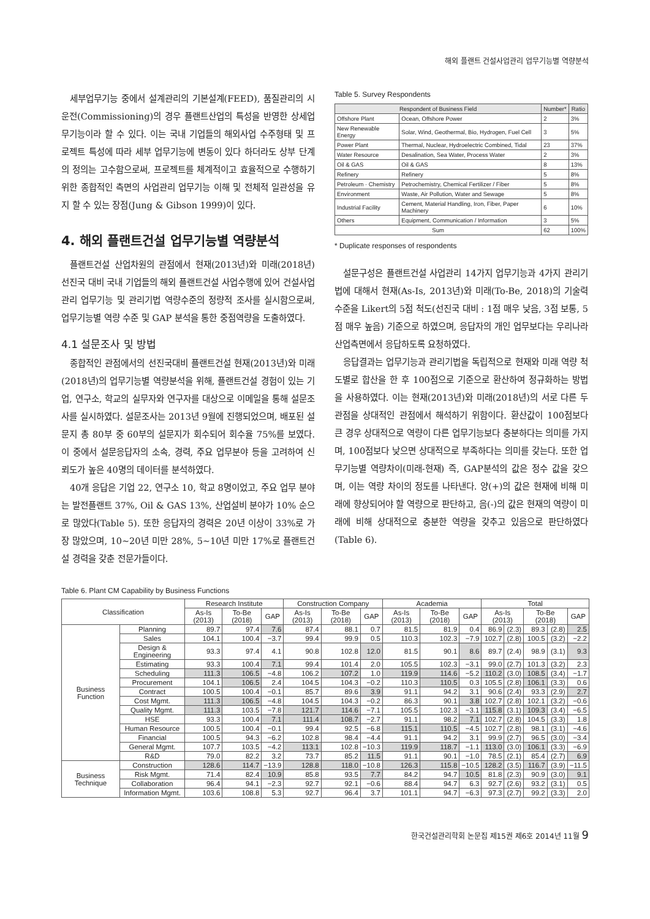해외 플랜트 건설사업관리 업무기능별 역량분석
세부업무기능 중에서 설계관리의 기본설계(FEED), 품질관리의 시운전(Commissioning)의 경우 플랜트산업의 특성을 반영한 상세업무기능이라 할 수 있다. 이는 국내 기업들의 해외사업 수주형태 및 프로젝트 특성에 따라 세부 업무기능에 변동이 있다 하더라도 상부 단계의 정의는 고수함으로써, 프로젝트를 체계적이고 효율적으로 수행하기 위한 종합적인 측면의 사업관리 업무기능 이해 및 전체적 일관성을 유지 할 수 있는 장점(Jung & Gibson 1999)이 있다.
4. 해외 플랜트건설 업무기능별 역량분석
플랜트건설 산업차원의 관점에서 현재(2013년)와 미래(2018년) 선진국 대비 국내 기업들의 해외 플랜트건설 사업수행에 있어 건설사업관리 업무기능 및 관리기법 역량수준의 정량적 조사를 실시함으로써, 업무기능별 역량 수준 및 GAP 분석을 통한 중점역량을 도출하였다.
4.1 설문조사 및 방법
종합적인 관점에서의 선진국대비 플랜트건설 현재(2013년)와 미래(2018년)의 업무기능별 역량분석을 위해, 플랜트건설 경험이 있는 기업, 연구소, 학교의 실무자와 연구자를 대상으로 이메일을 통해 설문조사를 실시하였다. 설문조사는 2013년 9월에 진행되었으며, 배포된 설문지 총 80부 중 60부의 설문지가 회수되어 회수율 75%를 보였다. 이 중에서 설문응답자의 소속, 경력, 주요 업무분야 등을 고려하여 신뢰도가 높은 40명의 데이터를 분석하였다.
40개 응답은 기업 22, 연구소 10, 학교 8명이었고, 주요 업무 분야는 발전플랜트 37%, Oil & GAS 13%, 산업설비 분야가 10% 순으로 많았다(Table 5). 또한 응답자의 경력은 20년 이상이 33%로 가장 많았으며, 10~20년 미만 28%, 5~10년 미만 17%로 플랜트건설 경력을 갖춘 전문가들이다.
Table 5. Survey Respondents
| Respondent of Business Field | | Number* | Ratio |
| --- | --- | --- | --- |
| Offshore Plant | Ocean, Offshore Power | 2 | 3% |
| New Renewable Energy | Solar, Wind, Geothermal, Bio, Hydrogen, Fuel Cell | 3 | 5% |
| Power Plant | Thermal, Nuclear, Hydroelectric Combined, Tidal | 23 | 37% |
| Water Resource | Desalination, Sea Water, Process Water | 2 | 3% |
| Oil & GAS | Oil & GAS | 8 | 13% |
| Refinery | Refinery | 5 | 8% |
| Petroleum · Chemistry | Petrochemistry, Chemical Fertilizer / Fiber | 5 | 8% |
| Environment | Waste, Air Pollution, Water and Sewage | 5 | 8% |
| Industrial Facility | Cement, Material Handling, Iron, Fiber, Paper Machinery | 6 | 10% |
| Others | Equipment, Communication / Information | 3 | 5% |
| Sum | | 62 | 100% |
* Duplicate responses of respondents
설문구성은 플랜트건설 사업관리 14가지 업무기능과 4가지 관리기법에 대해서 현재(As-Is, 2013년)와 미래(To-Be, 2018)의 기술력 수준을 Likert의 5점 척도(선진국 대비 : 1점 매우 낮음, 3점 보통, 5점 매우 높음) 기준으로 하였으며, 응답자의 개인 업무보다는 우리나라 산업측면에서 응답하도록 요청하였다.
응답결과는 업무기능과 관리기법을 독립적으로 현재와 미래 역량 척도별로 합산을 한 후 100점으로 기준으로 환산하여 정규화하는 방법을 사용하였다. 이는 현재(2013년)와 미래(2018년)의 서로 다른 두 관점을 상대적인 관점에서 해석하기 위함이다. 환산값이 100점보다 큰 경우 상대적으로 역량이 다른 업무기능보다 충분하다는 의미를 가지며, 100점보다 낮으면 상대적으로 부족하다는 의미를 갖는다. 또한 업무기능별 역량차이(미래-현재) 즉, GAP분석의 값은 정수 값을 갖으며, 이는 역량 차이의 정도를 나타낸다. 양(+)의 값은 현재에 비해 미래에 향상되어야 할 역량으로 판단하고, 음(-)의 값은 현재의 역량이 미래에 비해 상대적으로 충분한 역량을 갖추고 있음으로 판단하였다(Table 6).
Table 6. Plant CM Capability by Business Functions
| Classification | | Research Institute | | | Construction Company | | | Academia | | | Total | | | | |
| --- | --- | --- | --- | --- | --- | --- | --- | --- | --- | --- | --- | --- | --- | --- | --- |
| | | As-Is (2013) | To-Be (2018) | GAP | As-Is (2013) | To-Be (2018) | GAP | As-Is (2013) | To-Be (2018) | GAP | As-Is (2013) | | To-Be (2018) | | GAP |
| Business Function | Planning | 89.7 | 97.4 | 7.6 | 87.4 | 88.1 | 0.7 | 81.5 | 81.9 | 0.4 | 86.9 | (2.3) | 89.3 | (2.8) | 2.5 |
| | Sales | 104.1 | 100.4 | −3.7 | 99.4 | 99.9 | 0.5 | 110.3 | 102.3 | −7.9 | 102.7 | (2.8) | 100.5 | (3.2) | −2.2 |
| | Design & Engineering | 93.3 | 97.4 | 4.1 | 90.8 | 102.8 | 12.0 | 81.5 | 90.1 | 8.6 | 89.7 | (2.4) | 98.9 | (3.1) | 9.3 |
| | Estimating | 93.3 | 100.4 | 7.1 | 99.4 | 101.4 | 2.0 | 105.5 | 102.3 | −3.1 | 99.0 | (2.7) | 101.3 | (3.2) | 2.3 |
| | Scheduling | 111.3 | 106.5 | −4.8 | 106.2 | 107.2 | 1.0 | 119.9 | 114.6 | −5.2 | 110.2 | (3.0) | 108.5 | (3.4) | −1.7 |
| | Procurement | 104.1 | 106.5 | 2.4 | 104.5 | 104.3 | −0.2 | 110.3 | 110.5 | 0.3 | 105.5 | (2.8) | 106.1 | (3.3) | 0.6 |
| | Contract | 100.5 | 100.4 | −0.1 | 85.7 | 89.6 | 3.9 | 91.1 | 94.2 | 3.1 | 90.6 | (2.4) | 93.3 | (2.9) | 2.7 |
| | Cost Mgmt. | 111.3 | 106.5 | −4.8 | 104.5 | 104.3 | −0.2 | 86.3 | 90.1 | 3.8 | 102.7 | (2.8) | 102.1 | (3.2) | −0.6 |
| | Quality Mgmt. | 111.3 | 103.5 | −7.8 | 121.7 | 114.6 | −7.1 | 105.5 | 102.3 | −3.1 | 115.8 | (3.1) | 109.3 | (3.4) | −6.5 |
| | HSE | 93.3 | 100.4 | 7.1 | 111.4 | 108.7 | −2.7 | 91.1 | 98.2 | 7.1 | 102.7 | (2.8) | 104.5 | (3.3) | 1.8 |
| | Human Resource | 100.5 | 100.4 | −0.1 | 99.4 | 92.5 | −6.8 | 115.1 | 110.5 | −4.5 | 102.7 | (2.8) | 98.1 | (3.1) | −4.6 |
| | Financial | 100.5 | 94.3 | −6.2 | 102.8 | 98.4 | −4.4 | 91.1 | 94.2 | 3.1 | 99.9 | (2.7) | 96.5 | (3.0) | −3.4 |
| | General Mgmt. | 107.7 | 103.5 | −4.2 | 113.1 | 102.8 | −10.3 | 119.9 | 118.7 | −1.1 | 113.0 | (3.0) | 106.1 | (3.3) | −6.9 |
| | R&D | 79.0 | 82.2 | 3.2 | 73.7 | 85.2 | 11.5 | 91.1 | 90.1 | −1.0 | 78.5 | (2.1) | 85.4 | (2.7) | 6.9 |
| Business Technique | Construction | 128.6 | 114.7 | −13.9 | 128.8 | 118.0 | −10.8 | 126.3 | 115.8 | −10.5 | 128.2 | (3.5) | 116.7 | (3.9) | −11.5 |
| | Risk Mgmt. | 71.4 | 82.4 | 10.9 | 85.8 | 93.5 | 7.7 | 84.2 | 94.7 | 10.5 | 81.8 | (2.3) | 90.9 | (3.0) | 9.1 |
| | Collaboration | 96.4 | 94.1 | −2.3 | 92.7 | 92.1 | −0.6 | 88.4 | 94.7 | 6.3 | 92.7 | (2.6) | 93.2 | (3.1) | 0.5 |
| | Information Mgmt. | 103.6 | 108.8 | 5.3 | 92.7 | 96.4 | 3.7 | 101.1 | 94.7 | −6.3 | 97.3 | (2.7) | 99.2 | (3.3) | 2.0 |
한국건설관리학회 논문집 제15권 제6호 2014년 11월 9